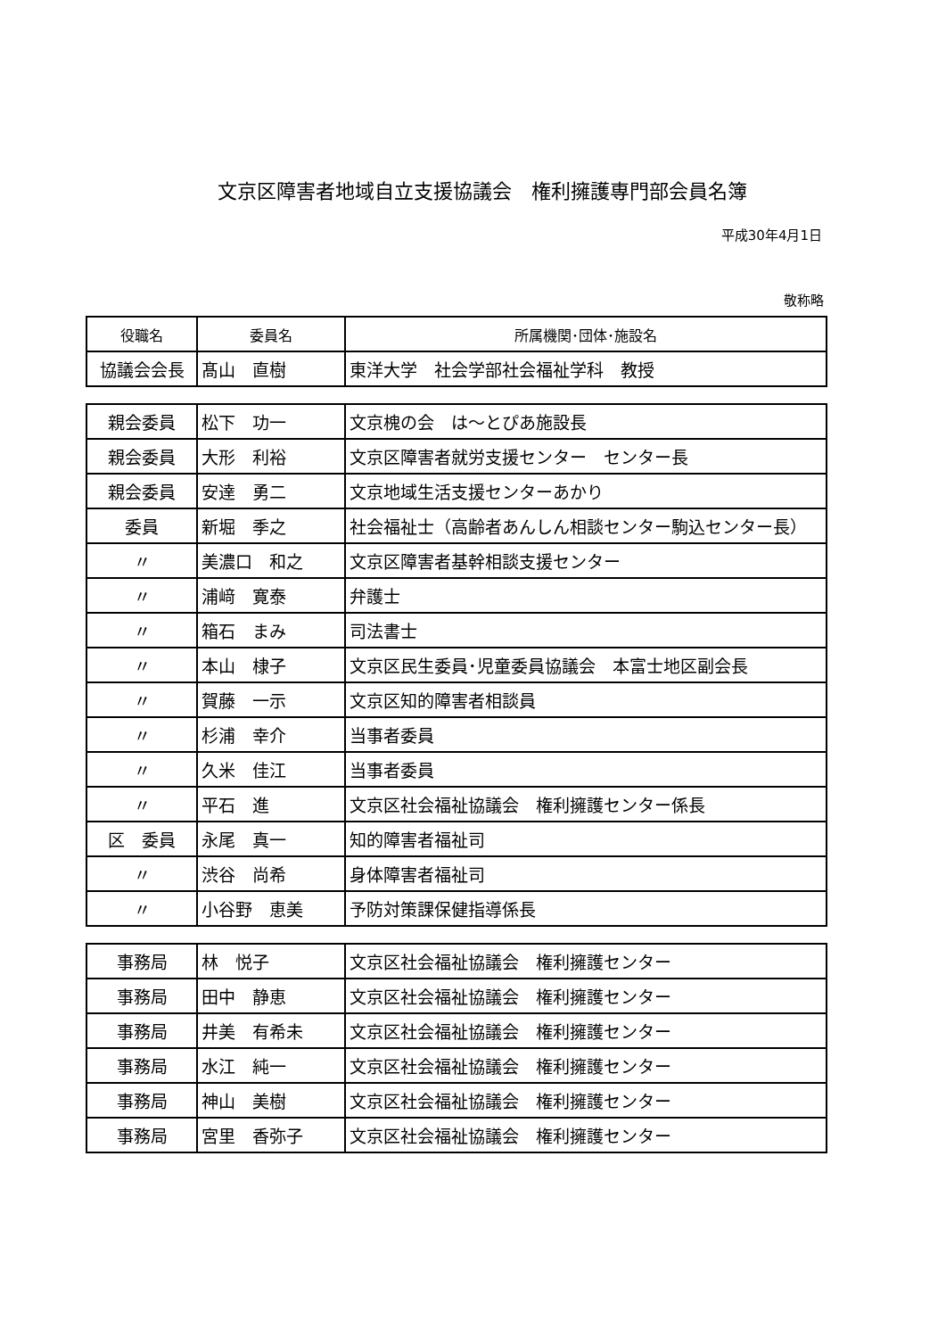文京区障害者地域自立支援協議会　権利擁護専門部会員名簿
平成30年4月1日
敬称略
| 役職名 | 委員名 | 所属機関･団体･施設名 |
| --- | --- | --- |
| 協議会会長 | 髙山 直樹 | 東洋大学 社会学部社会福祉学科 教授 |
| 親会委員 | 松下 功一 | 文京槐の会 は～とぴあ施設長 |
| 親会委員 | 大形 利裕 | 文京区障害者就労支援センター センター長 |
| 親会委員 | 安達 勇二 | 文京地域生活支援センターあかり |
| 委員 | 新堀 季之 | 社会福祉士（高齢者あんしん相談センター駒込センター長） |
| 〃 | 美濃口 和之 | 文京区障害者基幹相談支援センター |
| 〃 | 浦﨑 寛泰 | 弁護士 |
| 〃 | 箱石 まみ | 司法書士 |
| 〃 | 本山 棣子 | 文京区民生委員･児童委員協議会 本富士地区副会長 |
| 〃 | 賀藤 一示 | 文京区知的障害者相談員 |
| 〃 | 杉浦 幸介 | 当事者委員 |
| 〃 | 久米 佳江 | 当事者委員 |
| 〃 | 平石 進 | 文京区社会福祉協議会 権利擁護センター係長 |
| 区 委員 | 永尾 真一 | 知的障害者福祉司 |
| 〃 | 渋谷 尚希 | 身体障害者福祉司 |
| 〃 | 小谷野 恵美 | 予防対策課保健指導係長 |
| 事務局 | 林 悦子 | 文京区社会福祉協議会 権利擁護センター |
| 事務局 | 田中 静恵 | 文京区社会福祉協議会 権利擁護センター |
| 事務局 | 井美 有希未 | 文京区社会福祉協議会 権利擁護センター |
| 事務局 | 水江 純一 | 文京区社会福祉協議会 権利擁護センター |
| 事務局 | 神山 美樹 | 文京区社会福祉協議会 権利擁護センター |
| 事務局 | 宮里 香弥子 | 文京区社会福祉協議会 権利擁護センター |